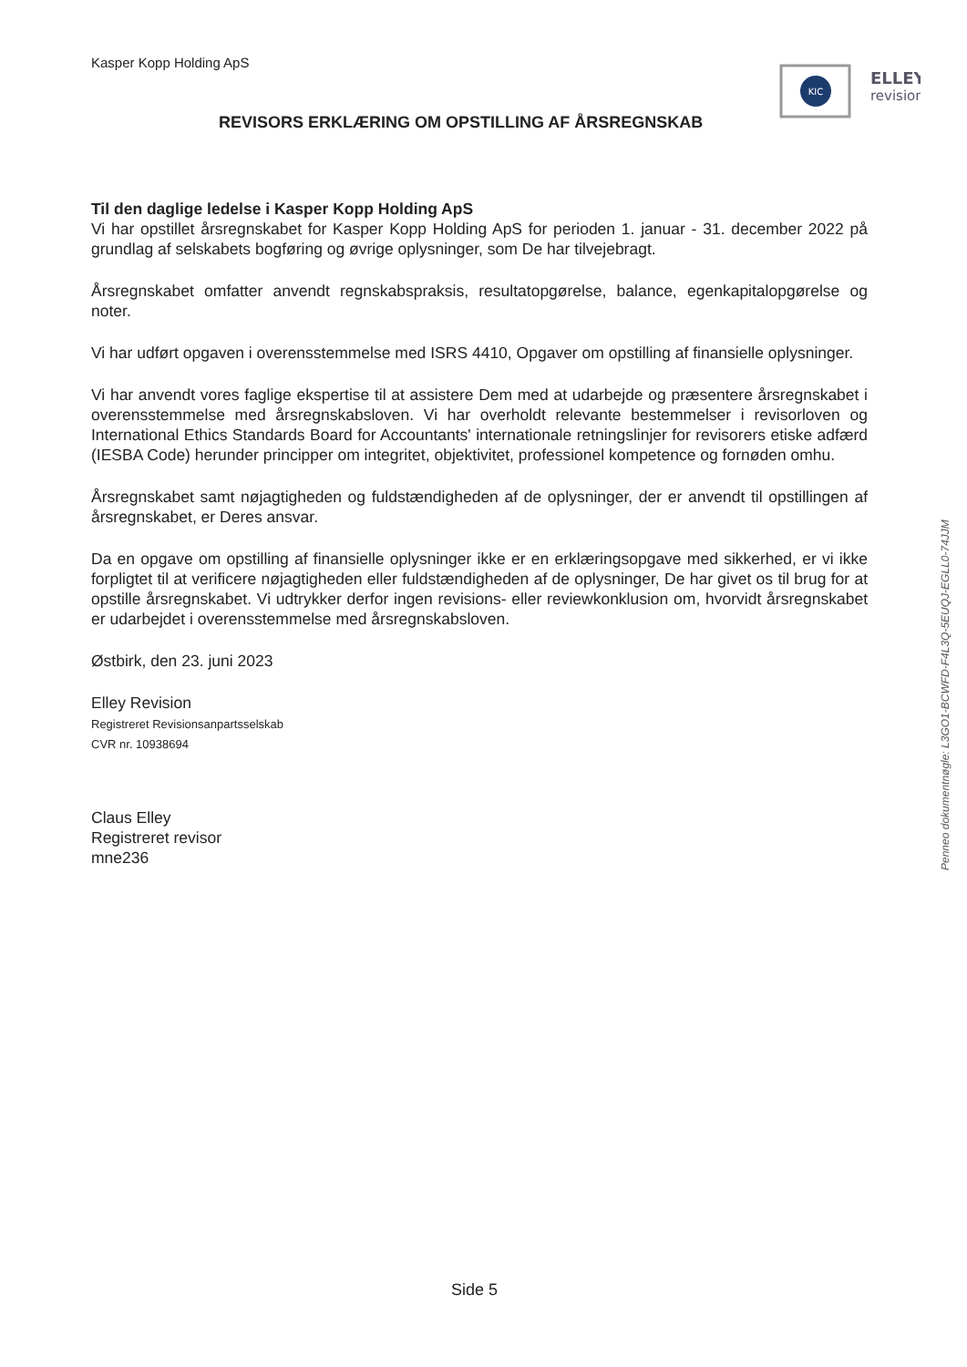Kasper Kopp Holding ApS
KIC
ELLEY
revision
REVISORS ERKLÆRING OM OPSTILLING AF ÅRSREGNSKAB
Til den daglige ledelse i Kasper Kopp Holding ApS
Vi har opstillet årsregnskabet for Kasper Kopp Holding ApS for perioden 1. januar - 31. december 2022 på grundlag af selskabets bogføring og øvrige oplysninger, som De har tilvejebragt.
Årsregnskabet omfatter anvendt regnskabspraksis, resultatopgørelse, balance, egenkapitalopgørelse og noter.
Vi har udført opgaven i overensstemmelse med ISRS 4410, Opgaver om opstilling af finansielle oplysninger.
Vi har anvendt vores faglige ekspertise til at assistere Dem med at udarbejde og præsentere årsregnskabet i overensstemmelse med årsregnskabsloven. Vi har overholdt relevante bestemmelser i revisorloven og International Ethics Standards Board for Accountants' internationale retningslinjer for revisorers etiske adfærd (IESBA Code) herunder principper om integritet, objektivitet, professionel kompetence og fornøden omhu.
Årsregnskabet samt nøjagtigheden og fuldstændigheden af de oplysninger, der er anvendt til opstillingen af årsregnskabet, er Deres ansvar.
Da en opgave om opstilling af finansielle oplysninger ikke er en erklæringsopgave med sikkerhed, er vi ikke forpligtet til at verificere nøjagtigheden eller fuldstændigheden af de oplysninger, De har givet os til brug for at opstille årsregnskabet. Vi udtrykker derfor ingen revisions- eller reviewkonklusion om, hvorvidt årsregnskabet er udarbejdet i overensstemmelse med årsregnskabsloven.
Østbirk, den 23. juni 2023
Elley Revision
Registreret Revisionsanpartsselskab
CVR nr. 10938694
Claus Elley
Registreret revisor
mne236
Penneo dokumentnøgle: L3GO1-BCWFD-F4L3Q-5EUQJ-EGLL0-74JJM
Side 5